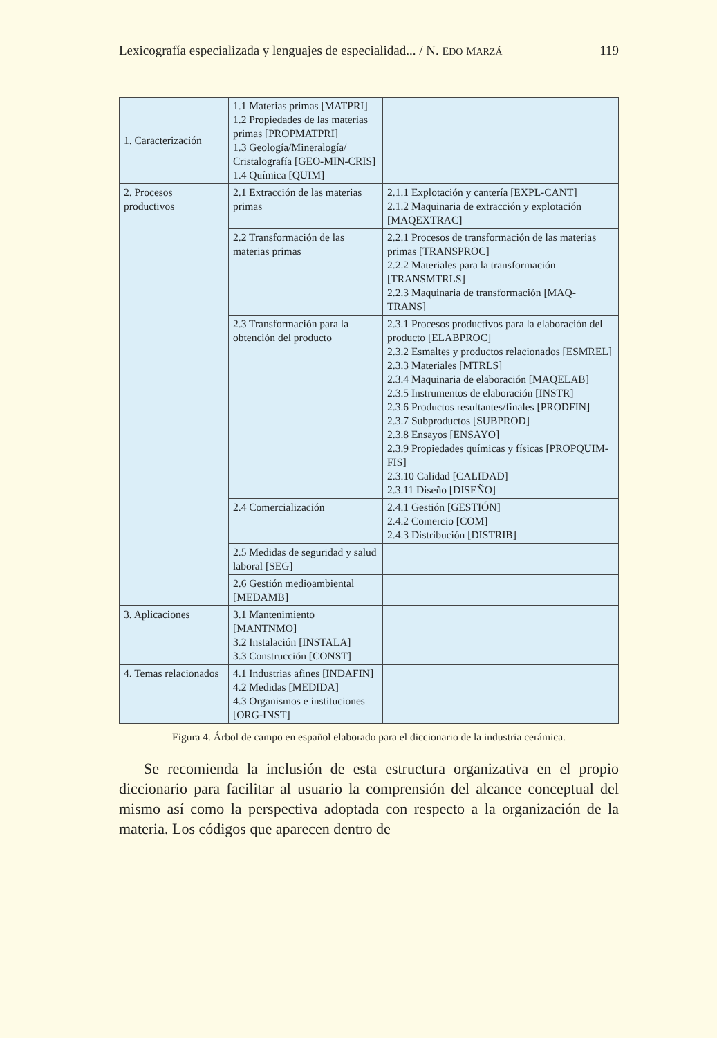Lexicografía especializada y lenguajes de especialidad... / N. EDO MARZÁ 119
| 1. Caracterización | 1.1 Materias primas [MATPRI] 1.2 Propiedades de las materias primas [PROPMATPRI] 1.3 Geología/Mineralogía/ Cristalografía [GEO-MIN-CRIS] 1.4 Química [QUIM] | |
| 2. Procesos productivos | 2.1 Extracción de las materias primas | 2.1.1 Explotación y cantería [EXPL-CANT] 2.1.2 Maquinaria de extracción y explotación [MAQEXTRAC] |
| | 2.2 Transformación de las materias primas | 2.2.1 Procesos de transformación de las materias primas [TRANSPROC] 2.2.2 Materiales para la transformación [TRANSMTRLS] 2.2.3 Maquinaria de transformación [MAQ-TRANS] |
| | 2.3 Transformación para la obtención del producto | 2.3.1 Procesos productivos para la elaboración del producto [ELABPROC] 2.3.2 Esmaltes y productos relacionados [ESMREL] 2.3.3 Materiales [MTRLS] 2.3.4 Maquinaria de elaboración [MAQELAB] 2.3.5 Instrumentos de elaboración [INSTR] 2.3.6 Productos resultantes/finales [PRODFIN] 2.3.7 Subproductos [SUBPROD] 2.3.8 Ensayos [ENSAYO] 2.3.9 Propiedades químicas y físicas [PROPQUIM-FIS] 2.3.10 Calidad [CALIDAD] 2.3.11 Diseño [DISEÑO] |
| | 2.4 Comercialización | 2.4.1 Gestión [GESTIÓN] 2.4.2 Comercio [COM] 2.4.3 Distribución [DISTRIB] |
| | 2.5 Medidas de seguridad y salud laboral [SEG] | |
| | 2.6 Gestión medioambiental [MEDAMB] | |
| 3. Aplicaciones | 3.1 Mantenimiento [MANTNMO] 3.2 Instalación [INSTALA] 3.3 Construcción [CONST] | |
| 4. Temas relacionados | 4.1 Industrias afines [INDAFIN] 4.2 Medidas [MEDIDA] 4.3 Organismos e instituciones [ORG-INST] | |
Figura 4. Árbol de campo en español elaborado para el diccionario de la industria cerámica.
Se recomienda la inclusión de esta estructura organizativa en el propio diccionario para facilitar al usuario la comprensión del alcance conceptual del mismo así como la perspectiva adoptada con respecto a la organización de la materia. Los códigos que aparecen dentro de